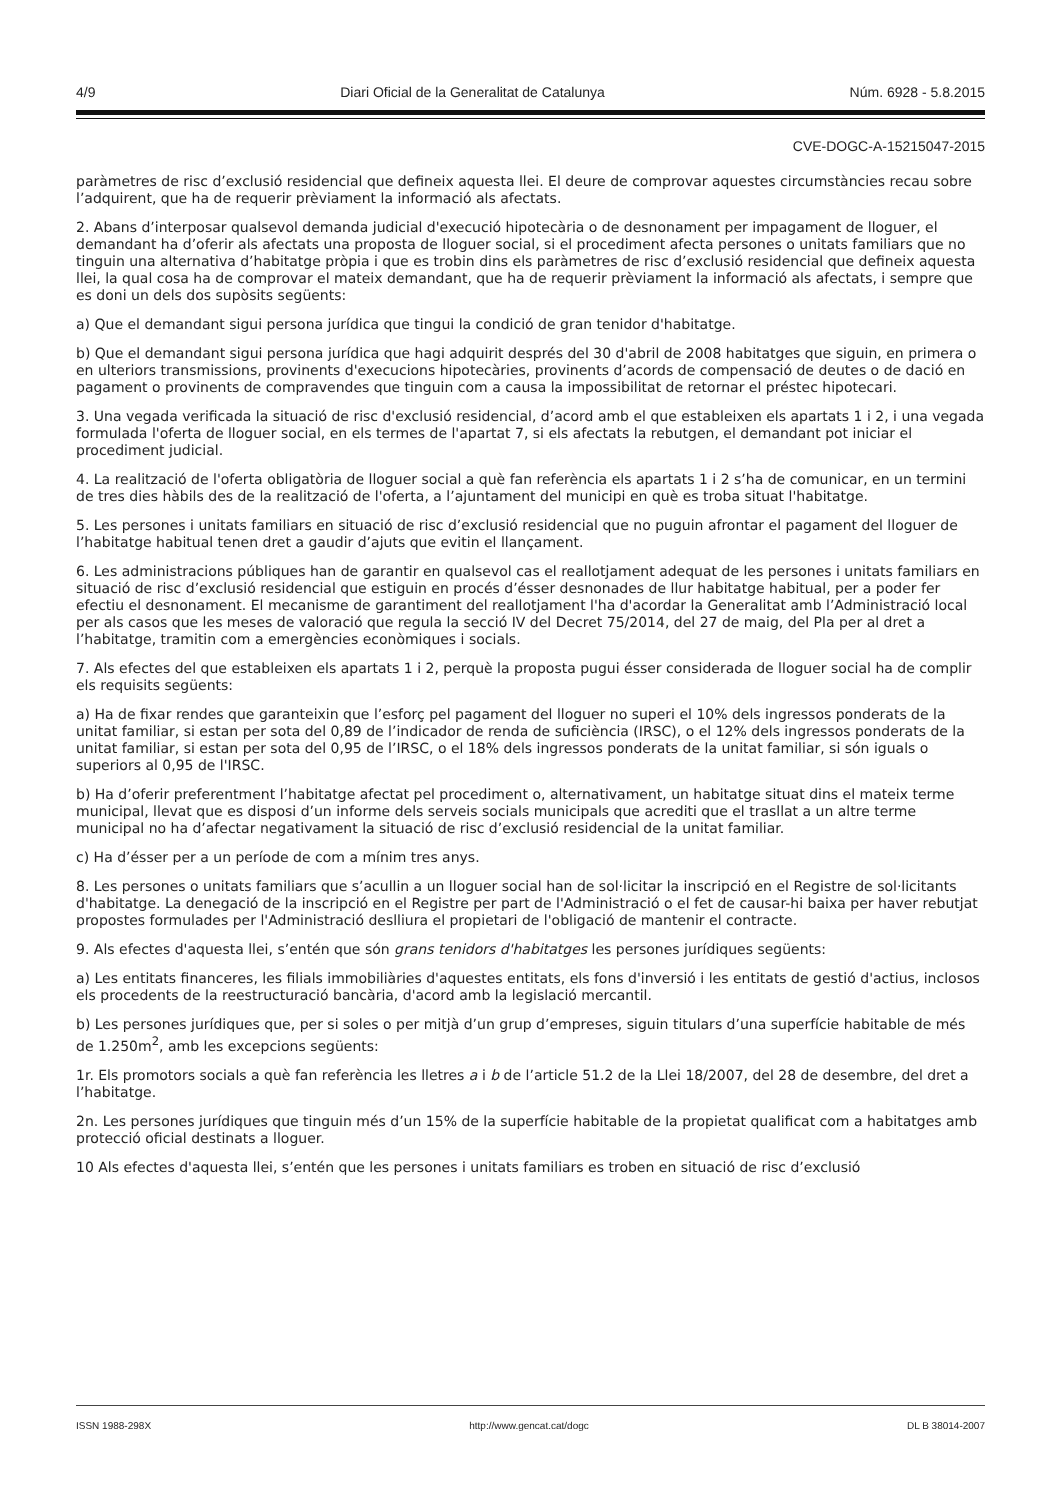4/9 Diari Oficial de la Generalitat de Catalunya Núm. 6928 - 5.8.2015
CVE-DOGC-A-15215047-2015
paràmetres de risc d’exclusió residencial que defineix aquesta llei. El deure de comprovar aquestes circumstàncies recau sobre l’adquirent, que ha de requerir prèviament la informació als afectats.
2. Abans d’interposar qualsevol demanda judicial d'execució hipotecària o de desnonament per impagament de lloguer, el demandant ha d’oferir als afectats una proposta de lloguer social, si el procediment afecta persones o unitats familiars que no tinguin una alternativa d’habitatge pròpia i que es trobin dins els paràmetres de risc d’exclusió residencial que defineix aquesta llei, la qual cosa ha de comprovar el mateix demandant, que ha de requerir prèviament la informació als afectats, i sempre que es doni un dels dos supòsits següents:
a) Que el demandant sigui persona jurídica que tingui la condició de gran tenidor d'habitatge.
b) Que el demandant sigui persona jurídica que hagi adquirit després del 30 d'abril de 2008 habitatges que siguin, en primera o en ulteriors transmissions, provinents d'execucions hipotecàries, provinents d’acords de compensació de deutes o de dació en pagament o provinents de compravendes que tinguin com a causa la impossibilitat de retornar el préstec hipotecari.
3. Una vegada verificada la situació de risc d'exclusió residencial, d’acord amb el que estableixen els apartats 1 i 2, i una vegada formulada l'oferta de lloguer social, en els termes de l'apartat 7, si els afectats la rebutgen, el demandant pot iniciar el procediment judicial.
4. La realització de l'oferta obligatòria de lloguer social a què fan referència els apartats 1 i 2 s’ha de comunicar, en un termini de tres dies hàbils des de la realització de l'oferta, a l’ajuntament del municipi en què es troba situat l'habitatge.
5. Les persones i unitats familiars en situació de risc d’exclusió residencial que no puguin afrontar el pagament del lloguer de l’habitatge habitual tenen dret a gaudir d’ajuts que evitin el llançament.
6. Les administracions públiques han de garantir en qualsevol cas el reallotjament adequat de les persones i unitats familiars en situació de risc d’exclusió residencial que estiguin en procés d’ésser desnonades de llur habitatge habitual, per a poder fer efectiu el desnonament. El mecanisme de garantiment del reallotjament l'ha d'acordar la Generalitat amb l’Administració local per als casos que les meses de valoració que regula la secció IV del Decret 75/2014, del 27 de maig, del Pla per al dret a l’habitatge, tramitin com a emergències econòmiques i socials.
7. Als efectes del que estableixen els apartats 1 i 2, perquè la proposta pugui ésser considerada de lloguer social ha de complir els requisits següents:
a) Ha de fixar rendes que garanteixin que l’esforç pel pagament del lloguer no superi el 10% dels ingressos ponderats de la unitat familiar, si estan per sota del 0,89 de l’indicador de renda de suficiència (IRSC), o el 12% dels ingressos ponderats de la unitat familiar, si estan per sota del 0,95 de l’IRSC, o el 18% dels ingressos ponderats de la unitat familiar, si són iguals o superiors al 0,95 de l'IRSC.
b) Ha d’oferir preferentment l’habitatge afectat pel procediment o, alternativament, un habitatge situat dins el mateix terme municipal, llevat que es disposi d’un informe dels serveis socials municipals que acrediti que el trasllat a un altre terme municipal no ha d’afectar negativament la situació de risc d’exclusió residencial de la unitat familiar.
c) Ha d’ésser per a un període de com a mínim tres anys.
8. Les persones o unitats familiars que s’acullin a un lloguer social han de sol·licitar la inscripció en el Registre de sol·licitants d'habitatge. La denegació de la inscripció en el Registre per part de l'Administració o el fet de causar-hi baixa per haver rebutjat propostes formulades per l'Administració deslliura el propietari de l'obligació de mantenir el contracte.
9. Als efectes d'aquesta llei, s’entén que són grans tenidors d'habitatges les persones jurídiques següents:
a) Les entitats financeres, les filials immobiliàries d'aquestes entitats, els fons d'inversió i les entitats de gestió d'actius, inclosos els procedents de la reestructuració bancària, d'acord amb la legislació mercantil.
b) Les persones jurídiques que, per si soles o per mitjà d’un grup d’empreses, siguin titulars d’una superfície habitable de més de 1.250m<sup>2</sup>, amb les excepcions següents:
1r. Els promotors socials a què fan referència les lletres a i b de l’article 51.2 de la Llei 18/2007, del 28 de desembre, del dret a l’habitatge.
2n. Les persones jurídiques que tinguin més d’un 15% de la superfície habitable de la propietat qualificat com a habitatges amb protecció oficial destinats a lloguer.
10 Als efectes d'aquesta llei, s’entén que les persones i unitats familiars es troben en situació de risc d’exclusió
ISSN 1988-298X http://www.gencat.cat/dogc DL B 38014-2007